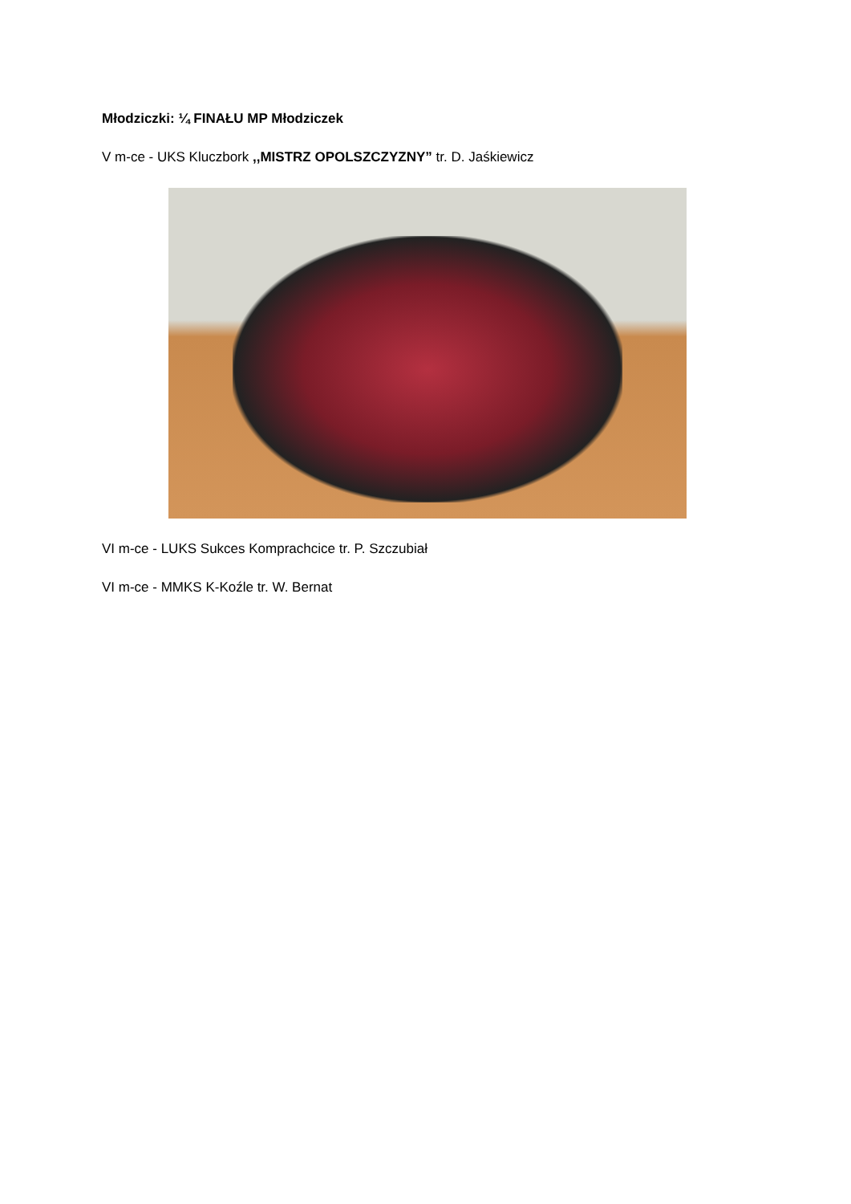Młodziczki: ¼ FINAŁU MP Młodziczek
V m-ce - UKS Kluczbork ,,MISTRZ OPOLSZCZYZNY” tr. D. Jaśkiewicz
VI m-ce - LUKS Sukces Komprachcice tr. P. Szczubiał
VI m-ce - MMKS K-Koźle tr. W. Bernat